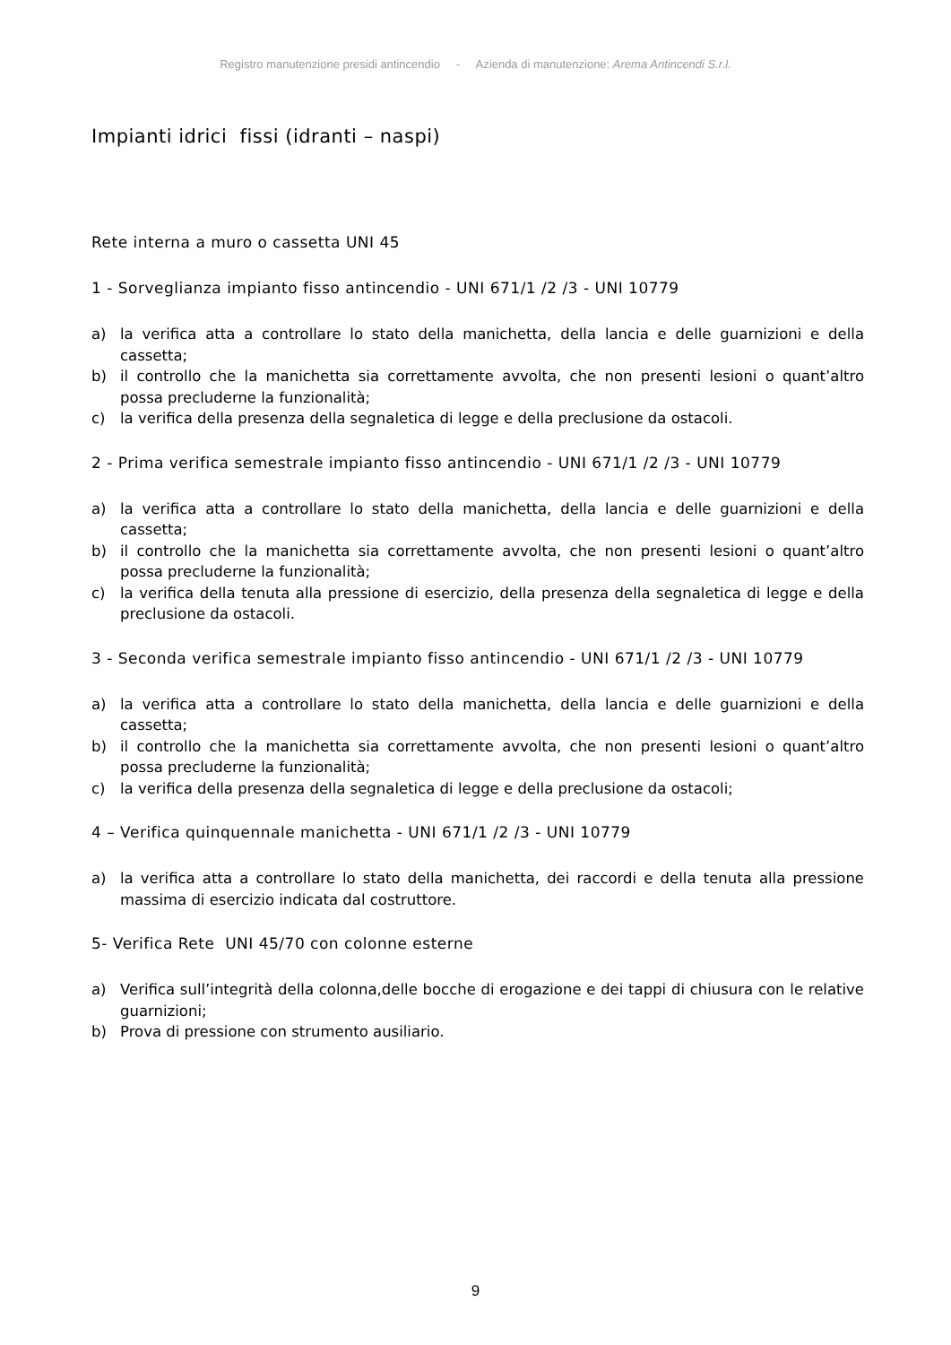Registro manutenzione presidi antincendio - Azienda di manutenzione: Arema Antincendi S.r.l.
Impianti idrici fissi (idranti – naspi)
Rete interna a muro o cassetta UNI 45
1 - Sorveglianza impianto fisso antincendio - UNI 671/1 /2 /3 - UNI 10779
a) la verifica atta a controllare lo stato della manichetta, della lancia e delle guarnizioni e della cassetta;
b) il controllo che la manichetta sia correttamente avvolta, che non presenti lesioni o quant’altro possa precluderne la funzionalità;
c) la verifica della presenza della segnaletica di legge e della preclusione da ostacoli.
2 - Prima verifica semestrale impianto fisso antincendio - UNI 671/1 /2 /3 - UNI 10779
a) la verifica atta a controllare lo stato della manichetta, della lancia e delle guarnizioni e della cassetta;
b) il controllo che la manichetta sia correttamente avvolta, che non presenti lesioni o quant’altro possa precluderne la funzionalità;
c) la verifica della tenuta alla pressione di esercizio, della presenza della segnaletica di legge e della preclusione da ostacoli.
3 - Seconda verifica semestrale impianto fisso antincendio - UNI 671/1 /2 /3 - UNI 10779
a) la verifica atta a controllare lo stato della manichetta, della lancia e delle guarnizioni e della cassetta;
b) il controllo che la manichetta sia correttamente avvolta, che non presenti lesioni o quant’altro possa precluderne la funzionalità;
c) la verifica della presenza della segnaletica di legge e della preclusione da ostacoli;
4 – Verifica quinquennale manichetta - UNI 671/1 /2 /3 - UNI 10779
a) la verifica atta a controllare lo stato della manichetta, dei raccordi e della tenuta alla pressione massima di esercizio indicata dal costruttore.
5- Verifica Rete UNI 45/70 con colonne esterne
a) Verifica sull’integrità della colonna,delle bocche di erogazione e dei tappi di chiusura con le relative guarnizioni;
b) Prova di pressione con strumento ausiliario.
9